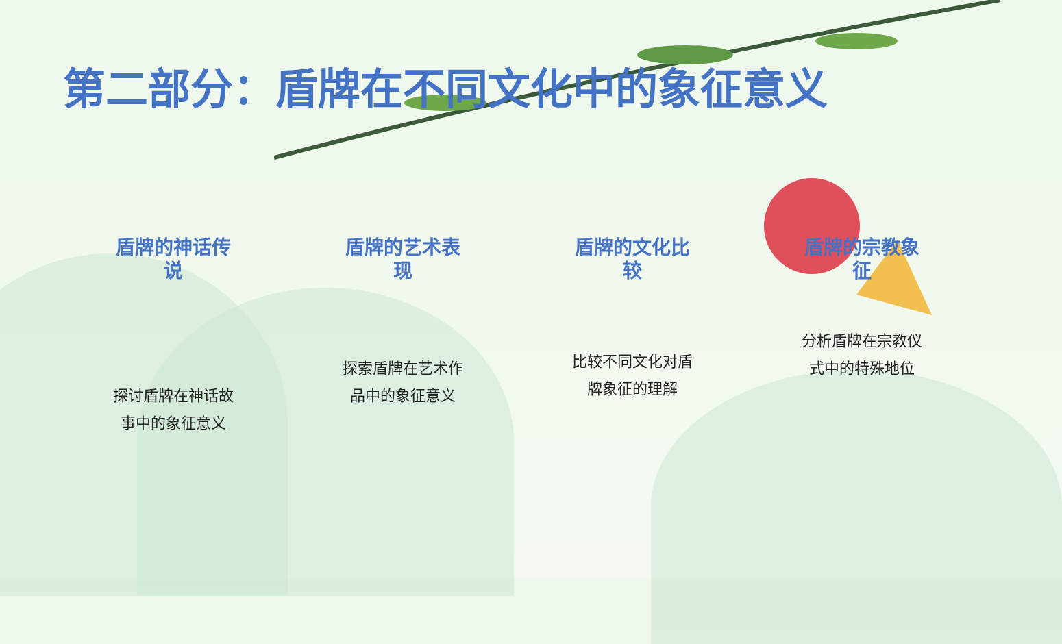第二部分：盾牌在不同文化中的象征意义
盾牌的神话传说
探讨盾牌在神话故事中的象征意义
盾牌的艺术表现
探索盾牌在艺术作品中的象征意义
盾牌的文化比较
比较不同文化对盾牌象征的理解
盾牌的宗教象征
分析盾牌在宗教仪式中的特殊地位